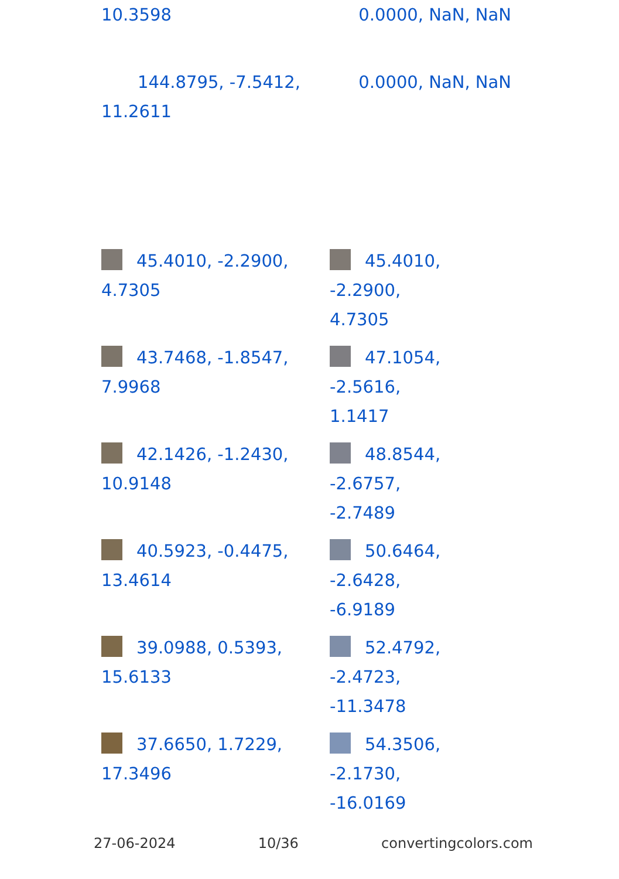10.3598 0.0000, NaN, NaN
144.8795, -7.5412,
11.2611
0.0000, NaN, NaN
45.4010, -2.2900,
4.7305
45.4010, -2.2900,
4.7305
43.7468, -1.8547,
7.9968
47.1054, -2.5616,
1.1417
42.1426, -1.2430,
10.9148
48.8544, -2.6757,
-2.7489
40.5923, -0.4475,
13.4614
50.6464, -2.6428,
-6.9189
39.0988, 0.5393,
15.6133
52.4792, -2.4723,
-11.3478
37.6650, 1.7229,
17.3496
54.3506, -2.1730,
-16.0169
27-06-2024 10/36 convertingcolors.com